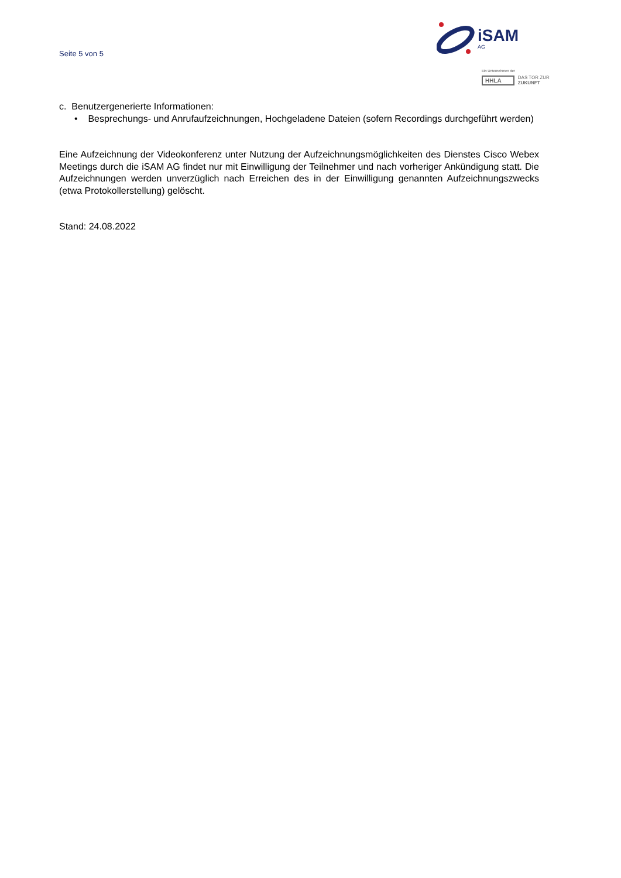Seite 5 von 5
iSAM
AG
Ein Unternehmen der
HHLA DAS TOR ZUR
ZUKUNFT
c. Benutzergenerierte Informationen:
• Besprechungs- und Anrufaufzeichnungen, Hochgeladene Dateien (sofern Recordings durchgeführt werden)
Eine Aufzeichnung der Videokonferenz unter Nutzung der Aufzeichnungsmöglichkeiten des Dienstes Cisco Webex Meetings durch die iSAM AG findet nur mit Einwilligung der Teilnehmer und nach vorheriger Ankündigung statt. Die Aufzeichnungen werden unverzüglich nach Erreichen des in der Einwilligung genannten Aufzeichnungszwecks (etwa Protokollerstellung) gelöscht.
Stand: 24.08.2022